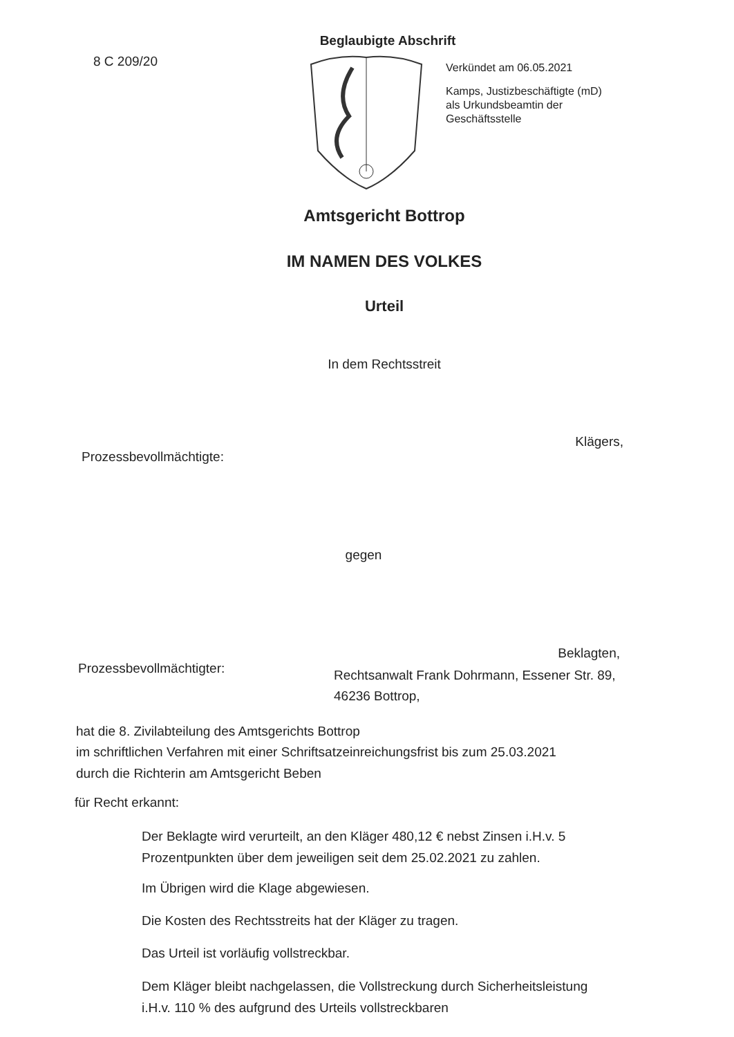Beglaubigte Abschrift
8 C 209/20
Verkündet am 06.05.2021
Kamps, Justizbeschäftigte (mD)
als Urkundsbeamtin der
Geschäftsstelle
Amtsgericht Bottrop
IM NAMEN DES VOLKES
Urteil
In dem Rechtsstreit
Klägers,
Prozessbevollmächtigte:
gegen
Beklagten,
Prozessbevollmächtigter:
Rechtsanwalt Frank Dohrmann, Essener Str. 89, 46236 Bottrop,
hat die 8. Zivilabteilung des Amtsgerichts Bottrop
im schriftlichen Verfahren mit einer Schriftsatzeinreichungsfrist bis zum 25.03.2021
durch die Richterin am Amtsgericht Beben
für Recht erkannt:
Der Beklagte wird verurteilt, an den Kläger 480,12 € nebst Zinsen i.H.v. 5 Prozentpunkten über dem jeweiligen seit dem 25.02.2021 zu zahlen.
Im Übrigen wird die Klage abgewiesen.
Die Kosten des Rechtsstreits hat der Kläger zu tragen.
Das Urteil ist vorläufig vollstreckbar.
Dem Kläger bleibt nachgelassen, die Vollstreckung durch Sicherheitsleistung i.H.v. 110 % des aufgrund des Urteils vollstreckbaren